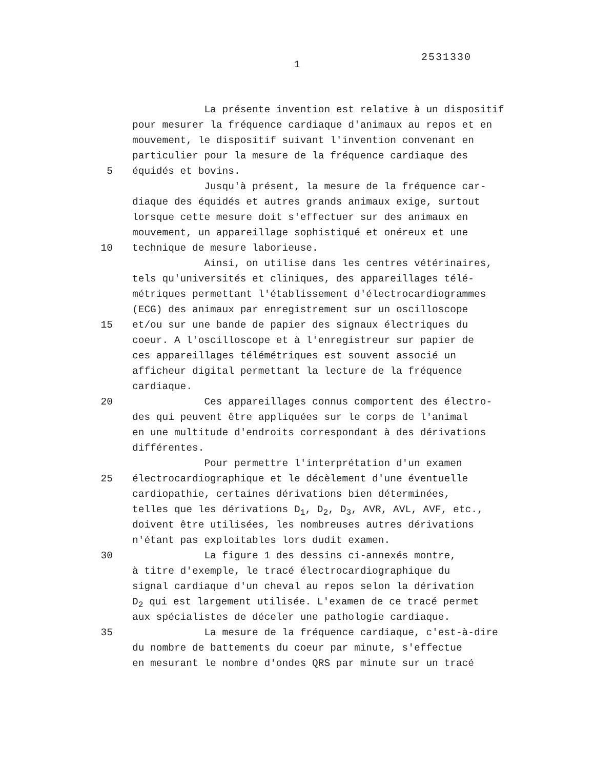2531330
1
La présente invention est relative à un dispositif
pour mesurer la fréquence cardiaque d'animaux au repos et en
mouvement, le dispositif suivant l'invention convenant en
particulier pour la mesure de la fréquence cardiaque des
5 équidés et bovins.
Jusqu'à présent, la mesure de la fréquence car-
diaque des équidés et autres grands animaux exige, surtout
lorsque cette mesure doit s'effectuer sur des animaux en
mouvement, un appareillage sophistiqué et onéreux et une
10 technique de mesure laborieuse.
Ainsi, on utilise dans les centres vétérinaires,
tels qu'universités et cliniques, des appareillages télé-
métriques permettant l'établissement d'électrocardiogrammes
(ECG) des animaux par enregistrement sur un oscilloscope
15 et/ou sur une bande de papier des signaux électriques du
coeur. A l'oscilloscope et à l'enregistreur sur papier de
ces appareillages télémétriques est souvent associé un
afficheur digital permettant la lecture de la fréquence
cardiaque.
20 Ces appareillages connus comportent des électro-
des qui peuvent être appliquées sur le corps de l'animal
en une multitude d'endroits correspondant à des dérivations
différentes.
Pour permettre l'interprétation d'un examen
25 électrocardiographique et le décèlement d'une éventuelle
cardiopathie, certaines dérivations bien déterminées,
telles que les dérivations D<sub>1</sub>, D<sub>2</sub>, D<sub>3</sub>, AVR, AVL, AVF, etc.,
doivent être utilisées, les nombreuses autres dérivations
n'étant pas exploitables lors dudit examen.
30 La figure 1 des dessins ci-annexés montre,
à titre d'exemple, le tracé électrocardiographique du
signal cardiaque d'un cheval au repos selon la dérivation
D<sub>2</sub> qui est largement utilisée. L'examen de ce tracé permet
aux spécialistes de déceler une pathologie cardiaque.
35 La mesure de la fréquence cardiaque, c'est-à-dire
du nombre de battements du coeur par minute, s'effectue
en mesurant le nombre d'ondes QRS par minute sur un tracé